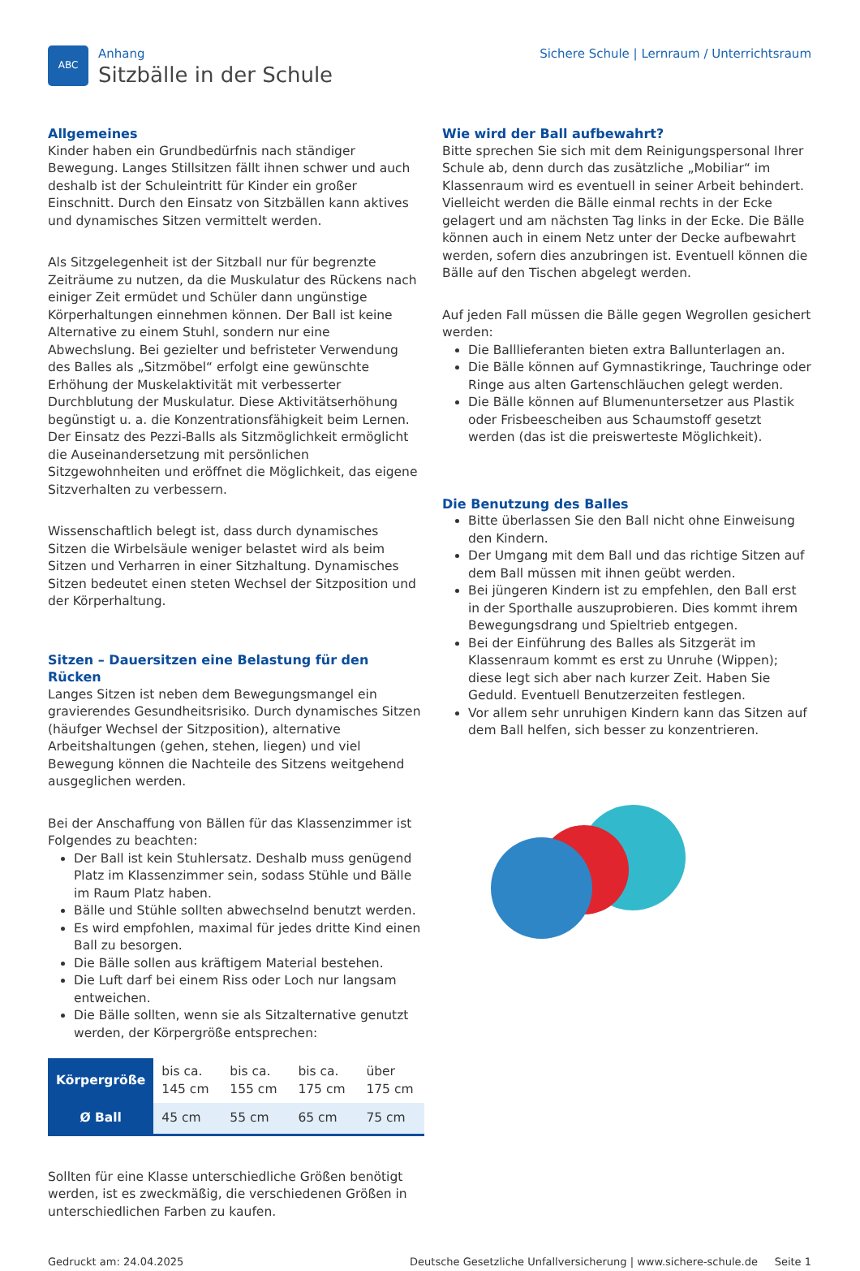ABC
Anhang
Sitzbälle in der Schule
Sichere Schule | Lernraum / Unterrichtsraum
Allgemeines
Kinder haben ein Grundbedürfnis nach ständiger Bewegung. Langes Stillsitzen fällt ihnen schwer und auch deshalb ist der Schuleintritt für Kinder ein großer Einschnitt. Durch den Einsatz von Sitzbällen kann aktives und dynamisches Sitzen vermittelt werden.
Als Sitzgelegenheit ist der Sitzball nur für begrenzte Zeiträume zu nutzen, da die Muskulatur des Rückens nach einiger Zeit ermüdet und Schüler dann ungünstige Körperhaltungen einnehmen können. Der Ball ist keine Alternative zu einem Stuhl, sondern nur eine Abwechslung. Bei gezielter und befristeter Verwendung des Balles als „Sitzmöbel“ erfolgt eine gewünschte Erhöhung der Muskelaktivität mit verbesserter Durchblutung der Muskulatur. Diese Aktivitätserhöhung begünstigt u. a. die Konzentrationsfähigkeit beim Lernen. Der Einsatz des Pezzi-Balls als Sitzmöglichkeit ermöglicht die Auseinandersetzung mit persönlichen Sitzgewohnheiten und eröffnet die Möglichkeit, das eigene Sitzverhalten zu verbessern.
Wissenschaftlich belegt ist, dass durch dynamisches Sitzen die Wirbelsäule weniger belastet wird als beim Sitzen und Verharren in einer Sitzhaltung. Dynamisches Sitzen bedeutet einen steten Wechsel der Sitzposition und der Körperhaltung.
Sitzen – Dauersitzen eine Belastung für den Rücken
Langes Sitzen ist neben dem Bewegungsmangel ein gravierendes Gesundheitsrisiko. Durch dynamisches Sitzen (häufger Wechsel der Sitzposition), alternative Arbeitshaltungen (gehen, stehen, liegen) und viel Bewegung können die Nachteile des Sitzens weitgehend ausgeglichen werden.
Bei der Anschaffung von Bällen für das Klassenzimmer ist Folgendes zu beachten:
Der Ball ist kein Stuhlersatz. Deshalb muss genügend Platz im Klassenzimmer sein, sodass Stühle und Bälle im Raum Platz haben.
Bälle und Stühle sollten abwechselnd benutzt werden.
Es wird empfohlen, maximal für jedes dritte Kind einen Ball zu besorgen.
Die Bälle sollen aus kräftigem Material bestehen.
Die Luft darf bei einem Riss oder Loch nur langsam entweichen.
Die Bälle sollten, wenn sie als Sitzalternative genutzt werden, der Körpergröße entsprechen:
| Körpergröße | bis ca. 145 cm | bis ca. 155 cm | bis ca. 175 cm | über 175 cm |
| Ø Ball | 45 cm | 55 cm | 65 cm | 75 cm |
Sollten für eine Klasse unterschiedliche Größen benötigt werden, ist es zweckmäßig, die verschiedenen Größen in unterschiedlichen Farben zu kaufen.
Wie wird der Ball aufbewahrt?
Bitte sprechen Sie sich mit dem Reinigungspersonal Ihrer Schule ab, denn durch das zusätzliche „Mobiliar“ im Klassenraum wird es eventuell in seiner Arbeit behindert. Vielleicht werden die Bälle einmal rechts in der Ecke gelagert und am nächsten Tag links in der Ecke. Die Bälle können auch in einem Netz unter der Decke aufbewahrt werden, sofern dies anzubringen ist. Eventuell können die Bälle auf den Tischen abgelegt werden.
Auf jeden Fall müssen die Bälle gegen Wegrollen gesichert werden:
Die Balllieferanten bieten extra Ballunterlagen an.
Die Bälle können auf Gymnastikringe, Tauchringe oder Ringe aus alten Gartenschläuchen gelegt werden.
Die Bälle können auf Blumenuntersetzer aus Plastik oder Frisbeescheiben aus Schaumstoff gesetzt werden (das ist die preiswerteste Möglichkeit).
Die Benutzung des Balles
Bitte überlassen Sie den Ball nicht ohne Einweisung den Kindern.
Der Umgang mit dem Ball und das richtige Sitzen auf dem Ball müssen mit ihnen geübt werden.
Bei jüngeren Kindern ist zu empfehlen, den Ball erst in der Sporthalle auszuprobieren. Dies kommt ihrem Bewegungsdrang und Spieltrieb entgegen.
Bei der Einführung des Balles als Sitzgerät im Klassenraum kommt es erst zu Unruhe (Wippen); diese legt sich aber nach kurzer Zeit. Haben Sie Geduld. Eventuell Benutzerzeiten festlegen.
Vor allem sehr unruhigen Kindern kann das Sitzen auf dem Ball helfen, sich besser zu konzentrieren.
Gedruckt am: 24.04.2025 Deutsche Gesetzliche Unfallversicherung | www.sichere-schule.de Seite 1